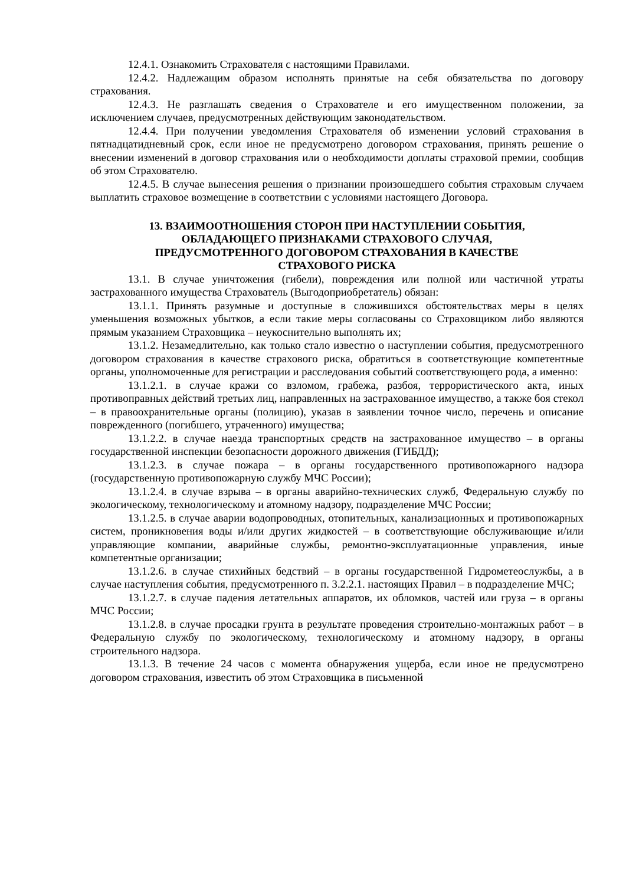12.4.1. Ознакомить Страхователя с настоящими Правилами.
12.4.2. Надлежащим образом исполнять принятые на себя обязательства по договору страхования.
12.4.3. Не разглашать сведения о Страхователе и его имущественном положении, за исключением случаев, предусмотренных действующим законодательством.
12.4.4. При получении уведомления Страхователя об изменении условий страхования в пятнадцатидневный срок, если иное не предусмотрено договором страхования, принять решение о внесении изменений в договор страхования или о необходимости доплаты страховой премии, сообщив об этом Страхователю.
12.4.5. В случае вынесения решения о признании произошедшего события страховым случаем выплатить страховое возмещение в соответствии с условиями настоящего Договора.
13. ВЗАИМООТНОШЕНИЯ СТОРОН ПРИ НАСТУПЛЕНИИ СОБЫТИЯ,
ОБЛАДАЮЩЕГО ПРИЗНАКАМИ СТРАХОВОГО СЛУЧАЯ,
ПРЕДУСМОТРЕННОГО ДОГОВОРОМ СТРАХОВАНИЯ В КАЧЕСТВЕ
СТРАХОВОГО РИСКА
13.1. В случае уничтожения (гибели), повреждения или полной или частичной утраты застрахованного имущества Страхователь (Выгодоприобретатель) обязан:
13.1.1. Принять разумные и доступные в сложившихся обстоятельствах меры в целях уменьшения возможных убытков, а если такие меры согласованы со Страховщиком либо являются прямым указанием Страховщика – неукоснительно выполнять их;
13.1.2. Незамедлительно, как только стало известно о наступлении события, предусмотренного договором страхования в качестве страхового риска, обратиться в соответствующие компетентные органы, уполномоченные для регистрации и расследования событий соответствующего рода, а именно:
13.1.2.1. в случае кражи со взломом, грабежа, разбоя, террористического акта, иных противоправных действий третьих лиц, направленных на застрахованное имущество, а также боя стекол – в правоохранительные органы (полицию), указав в заявлении точное число, перечень и описание поврежденного (погибшего, утраченного) имущества;
13.1.2.2. в случае наезда транспортных средств на застрахованное имущество – в органы государственной инспекции безопасности дорожного движения (ГИБДД);
13.1.2.3. в случае пожара – в органы государственного противопожарного надзора (государственную противопожарную службу МЧС России);
13.1.2.4. в случае взрыва – в органы аварийно-технических служб, Федеральную службу по экологическому, технологическому и атомному надзору, подразделение МЧС России;
13.1.2.5. в случае аварии водопроводных, отопительных, канализационных и противопожарных систем, проникновения воды и/или других жидкостей – в соответствующие обслуживающие и/или управляющие компании, аварийные службы, ремонтно-эксплуатационные управления, иные компетентные организации;
13.1.2.6. в случае стихийных бедствий – в органы государственной Гидрометеослужбы, а в случае наступления события, предусмотренного п. 3.2.2.1. настоящих Правил – в подразделение МЧС;
13.1.2.7. в случае падения летательных аппаратов, их обломков, частей или груза – в органы МЧС России;
13.1.2.8. в случае просадки грунта в результате проведения строительно-монтажных работ – в Федеральную службу по экологическому, технологическому и атомному надзору, в органы строительного надзора.
13.1.3. В течение 24 часов с момента обнаружения ущерба, если иное не предусмотрено договором страхования, известить об этом Страховщика в письменной